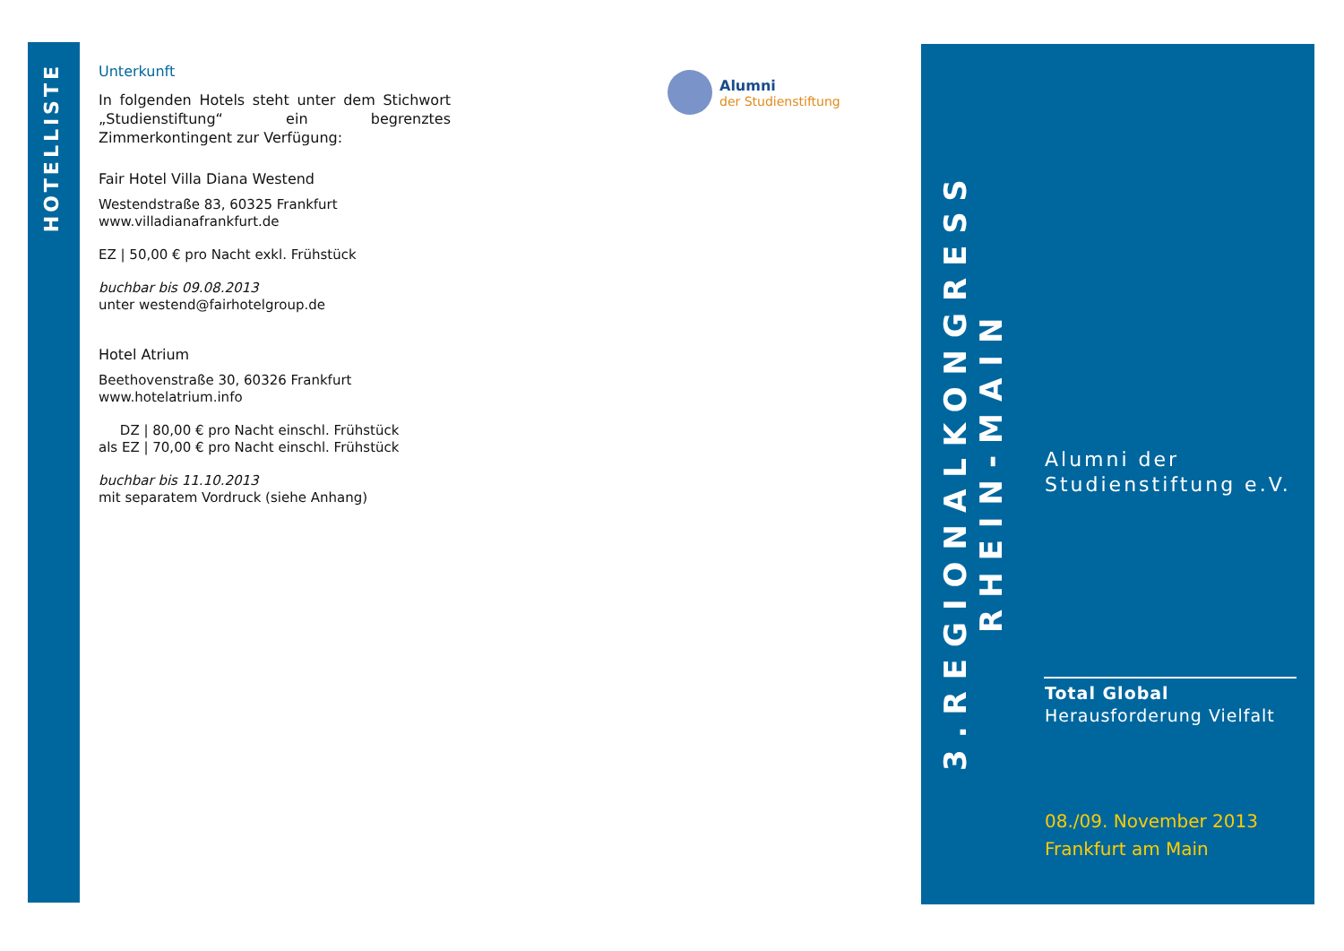HOTELLISTE
Unterkunft
In folgenden Hotels steht unter dem Stichwort „Studienstiftung“ ein begrenztes Zimmerkontingent zur Verfügung:
Fair Hotel Villa Diana Westend
Westendstraße 83, 60325 Frankfurt
www.villadianafrankfurt.de
EZ | 50,00 € pro Nacht exkl. Frühstück
buchbar bis 09.08.2013
unter westend@fairhotelgroup.de
Hotel Atrium
Beethovenstraße 30, 60326 Frankfurt
www.hotelatrium.info
DZ | 80,00 € pro Nacht einschl. Frühstück
als EZ | 70,00 € pro Nacht einschl. Frühstück
buchbar bis 11.10.2013
mit separatem Vordruck (siehe Anhang)
Alumni
der Studienstiftung
3.REGIONALKONGRESS RHEIN-MAIN
Alumni der
Studienstiftung e.V.
Total Global
Herausforderung Vielfalt
08./09. November 2013
Frankfurt am Main